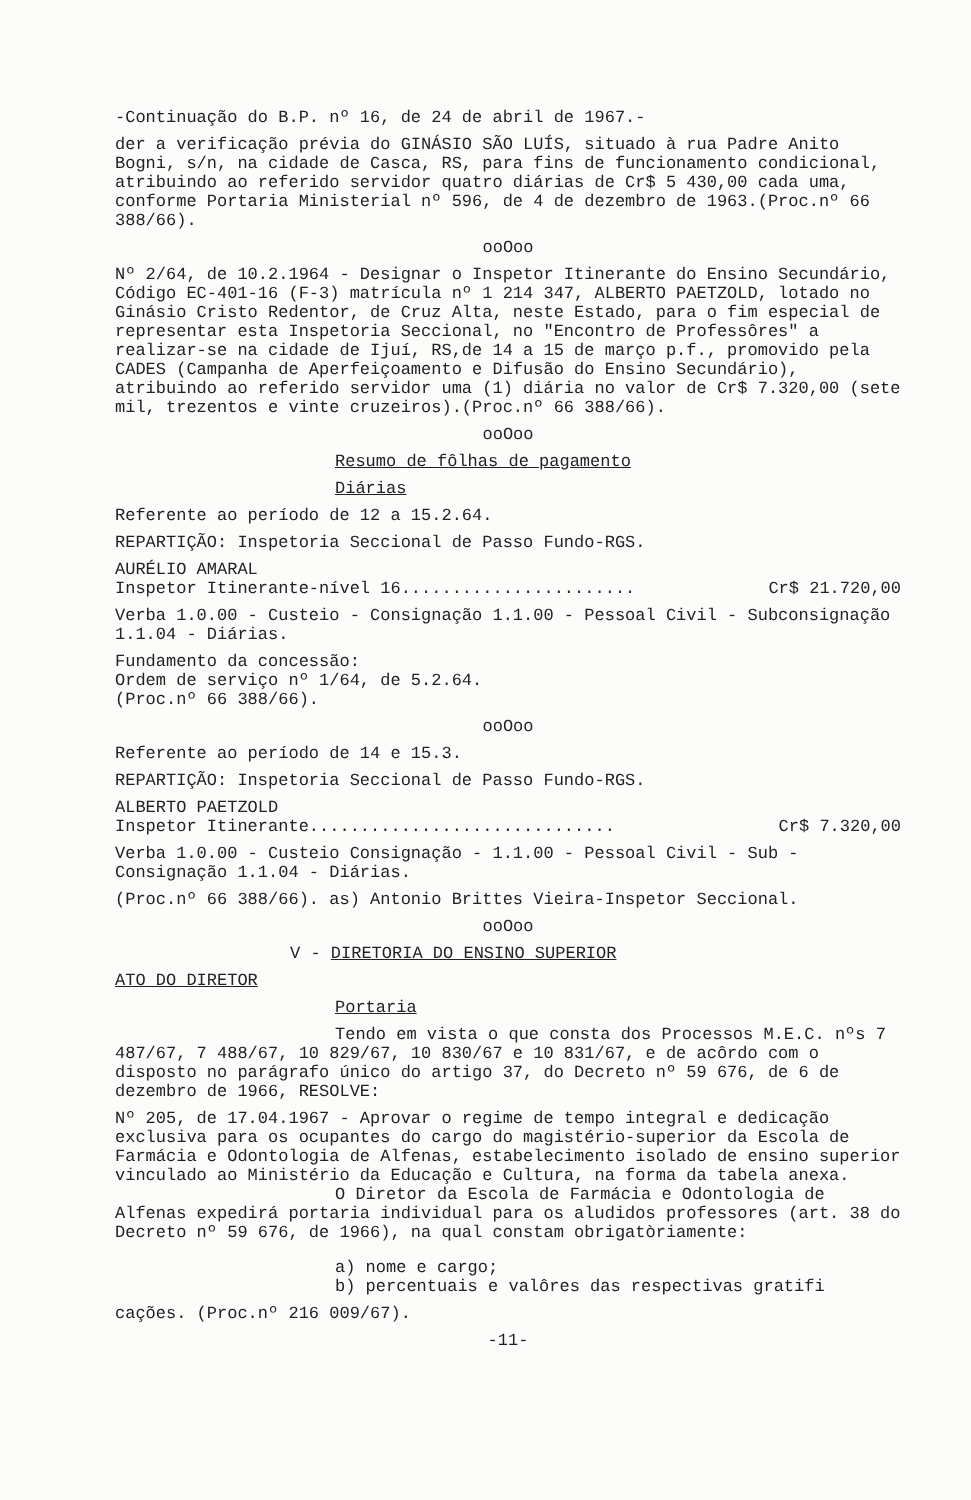-Continuação do B.P. nº 16, de 24 de abril de 1967.-
der a verificação prévia do GINÁSIO SÃO LUÍS, situado à rua Padre Anito Bogni, s/n, na cidade de Casca, RS, para fins de funcionamento condicional, atribuindo ao referido servidor quatro diárias de Cr$ 5 430,00 cada uma, conforme Portaria Ministerial nº 596, de 4 de dezembro de 1963.(Proc.nº 66 388/66).
ooOoo
Nº 2/64, de 10.2.1964 - Designar o Inspetor Itinerante do Ensino Secundário, Código EC-401-16 (F-3) matrícula nº 1 214 347, ALBERTO PAETZOLD, lotado no Ginásio Cristo Redentor, de Cruz Alta, neste Estado, para o fim especial de representar esta Inspetoria Seccional, no "Encontro de Professôres" a realizar-se na cidade de Ijuí, RS,de 14 a 15 de março p.f., promovido pela CADES (Campanha de Aperfeiçoamento e Difusão do Ensino Secundário), atribuindo ao referido servidor uma (1) diária no valor de Cr$ 7.320,00 (sete mil, trezentos e vinte cruzeiros).(Proc.nº 66 388/66).
ooOoo
Resumo de fôlhas de pagamento
Diárias
Referente ao período de 12 a 15.2.64.
REPARTIÇÃO: Inspetoria Seccional de Passo Fundo-RGS.
AURÉLIO AMARAL
Inspetor Itinerante-nível 16....................... Cr$ 21.720,00
Verba 1.0.00 - Custeio - Consignação 1.1.00 - Pessoal Civil - Subconsignação 1.1.04 - Diárias.
Fundamento da concessão:
Ordem de serviço nº 1/64, de 5.2.64.
(Proc.nº 66 388/66).
ooOoo
Referente ao período de 14 e 15.3.
REPARTIÇÃO: Inspetoria Seccional de Passo Fundo-RGS.
ALBERTO PAETZOLD
Inspetor Itinerante.............................. Cr$ 7.320,00
Verba 1.0.00 - Custeio Consignação - 1.1.00 - Pessoal Civil - Sub -Consignação 1.1.04 - Diárias.
(Proc.nº 66 388/66). as) Antonio Brittes Vieira-Inspetor Seccional.
ooOoo
V - DIRETORIA DO ENSINO SUPERIOR
ATO DO DIRETOR
Portaria
Tendo em vista o que consta dos Processos M.E.C. nºs 7 487/67, 7 488/67, 10 829/67, 10 830/67 e 10 831/67, e de acôrdo com o disposto no parágrafo único do artigo 37, do Decreto nº 59 676, de 6 de dezembro de 1966, RESOLVE:
Nº 205, de 17.04.1967 - Aprovar o regime de tempo integral e dedicação exclusiva para os ocupantes do cargo do magistério-superior da Escola de Farmácia e Odontologia de Alfenas, estabelecimento isolado de ensino superior vinculado ao Ministério da Educação e Cultura, na forma da tabela anexa.
O Diretor da Escola de Farmácia e Odontologia de Alfenas expedirá portaria individual para os aludidos professores (art. 38 do Decreto nº 59 676, de 1966), na qual constam obrigatòriamente:
a) nome e cargo;
b) percentuais e valôres das respectivas gratifi
cações. (Proc.nº 216 009/67).
-11-